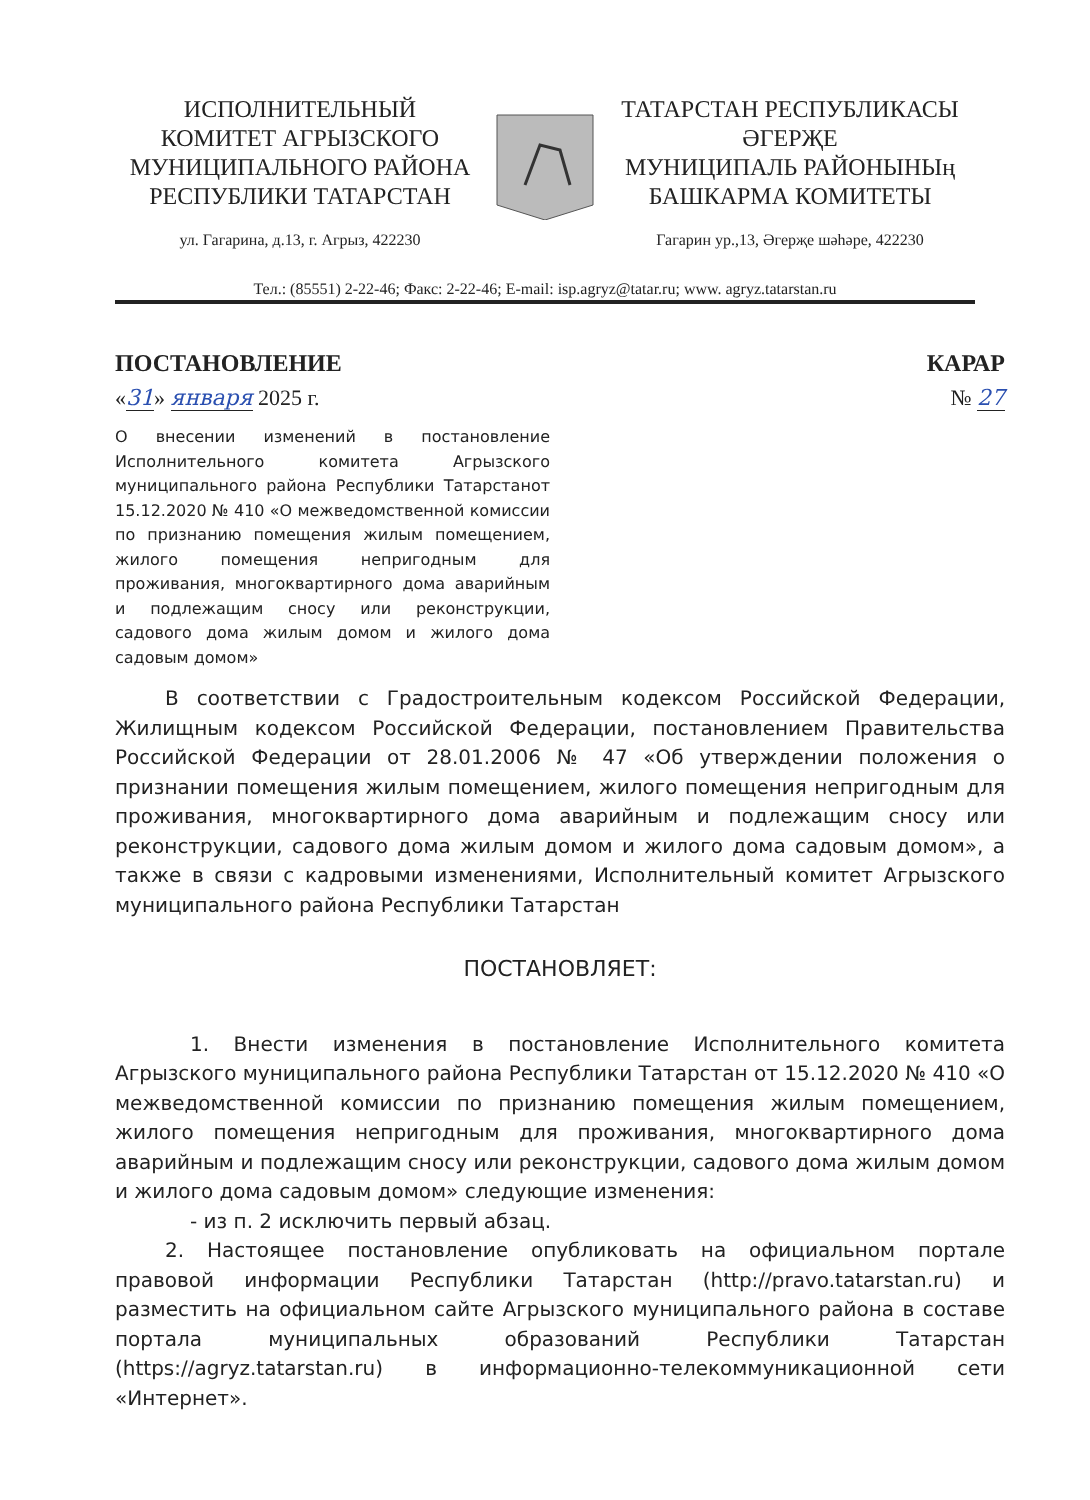ИСПОЛНИТЕЛЬНЫЙ
КОМИТЕТ АГРЫЗСКОГО
МУНИЦИПАЛЬНОГО РАЙОНА
РЕСПУБЛИКИ ТАТАРСТАН
ул. Гагарина, д.13, г. Агрыз, 422230
ТАТАРСТАН РЕСПУБЛИКАСЫ
ӘГЕРҖЕ
МУНИЦИПАЛЬ РАЙОНЫНЫң
БАШКАРМА КОМИТЕТЫ
Гагарин ур.,13, Әгерҗе шәһәре, 422230
Тел.: (85551) 2-22-46; Факс: 2-22-46; E-mail: isp.agryz@tatar.ru; www. agryz.tatarstan.ru
ПОСТАНОВЛЕНИЕ КАРАР
«31» января 2025 г. № 27
О внесении изменений в постановление Исполнительного комитета Агрызского муниципального района Республики Татарстанот 15.12.2020 № 410 «О межведомственной комиссии по признанию помещения жилым помещением, жилого помещения непригодным для проживания, многоквартирного дома аварийным и подлежащим сносу или реконструкции, садового дома жилым домом и жилого дома садовым домом»
В соответствии с Градостроительным кодексом Российской Федерации, Жилищным кодексом Российской Федерации, постановлением Правительства Российской Федерации от 28.01.2006 № 47 «Об утверждении положения о признании помещения жилым помещением, жилого помещения непригодным для проживания, многоквартирного дома аварийным и подлежащим сносу или реконструкции, садового дома жилым домом и жилого дома садовым домом», а также в связи с кадровыми изменениями, Исполнительный комитет Агрызского муниципального района Республики Татарстан
ПОСТАНОВЛЯЕТ:
1. Внести изменения в постановление Исполнительного комитета Агрызского муниципального района Республики Татарстан от 15.12.2020 № 410 «О межведомственной комиссии по признанию помещения жилым помещением, жилого помещения непригодным для проживания, многоквартирного дома аварийным и подлежащим сносу или реконструкции, садового дома жилым домом и жилого дома садовым домом» следующие изменения:
- из п. 2 исключить первый абзац.
2. Настоящее постановление опубликовать на официальном портале правовой информации Республики Татарстан (http://pravo.tatarstan.ru) и разместить на официальном сайте Агрызского муниципального района в составе портала муниципальных образований Республики Татарстан (https://agryz.tatarstan.ru) в информационно-телекоммуникационной сети «Интернет».